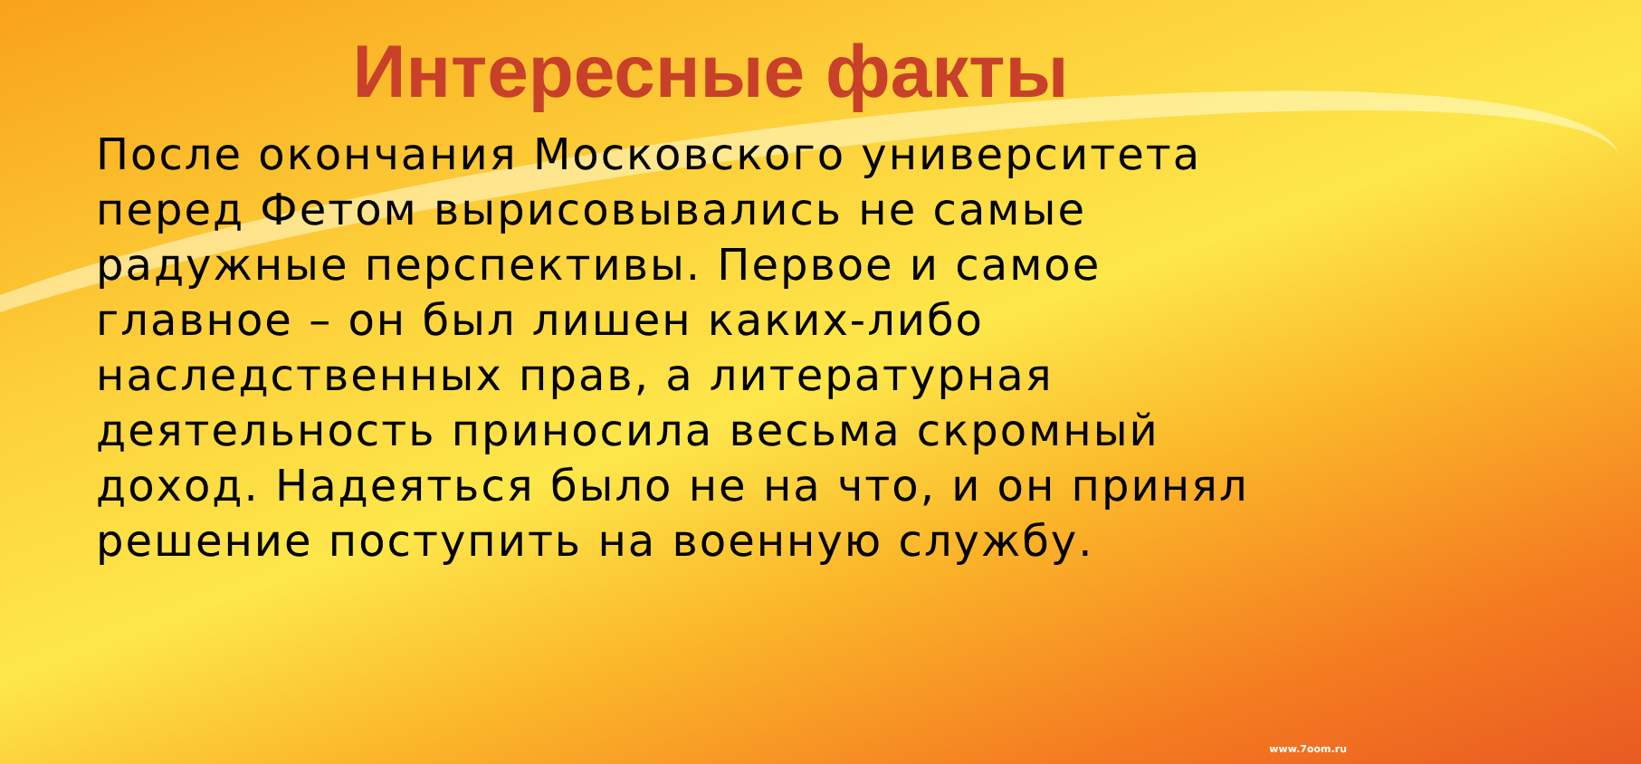Интересные факты
После окончания Московского университета перед Фетом вырисовывались не самые радужные перспективы. Первое и самое главное – он был лишен каких-либо наследственных прав, а литературная деятельность приносила весьма скромный доход. Надеяться было не на что, и он принял решение поступить на военную службу.
www.7oom.ru